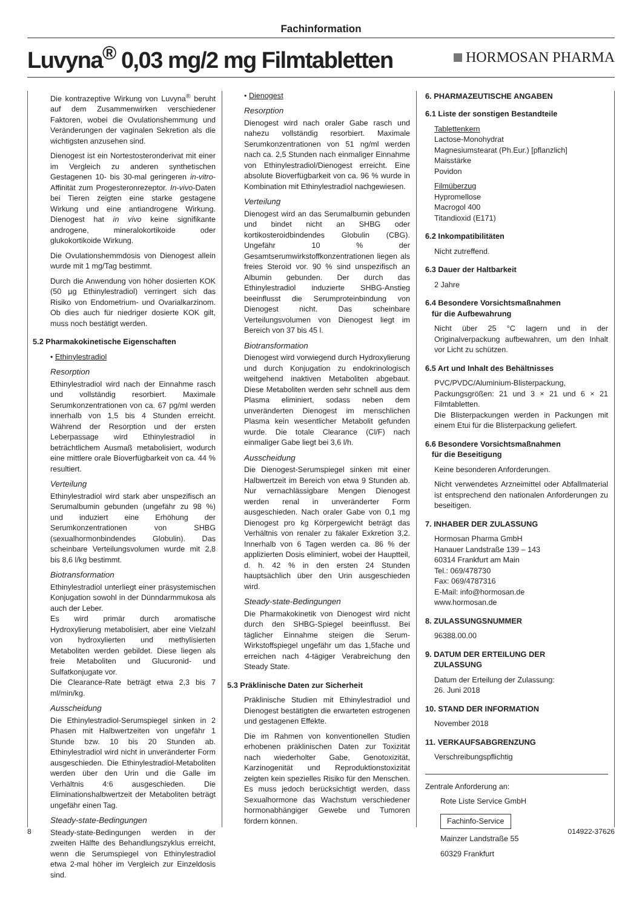Fachinformation
Luvyna<sup>®</sup> 0,03 mg/2 mg Filmtabletten
HORMOSAN PHARMA
Die kontrazeptive Wirkung von Luvyna<sup>®</sup> beruht auf dem Zusammenwirken verschiedener Faktoren, wobei die Ovulationshemmung und Veränderungen der vaginalen Sekretion als die wichtigsten anzusehen sind.
Dienogest ist ein Nortestosteronderivat mit einer im Vergleich zu anderen synthetischen Gestagenen 10- bis 30-mal geringeren in-vitro-Affinität zum Progesteronrezeptor. In-vivo-Daten bei Tieren zeigten eine starke gestagene Wirkung und eine antiandrogene Wirkung. Dienogest hat in vivo keine signifikante androgene, mineralokortikoide oder glukokortikoide Wirkung.
Die Ovulationshemmdosis von Dienogest allein wurde mit 1 mg/Tag bestimmt.
Durch die Anwendung von höher dosierten KOK (50 µg Ethinylestradiol) verringert sich das Risiko von Endometrium- und Ovarialkarzinom. Ob dies auch für niedriger dosierte KOK gilt, muss noch bestätigt werden.
5.2 Pharmakokinetische Eigenschaften
• Ethinylestradiol
Resorption
Ethinylestradiol wird nach der Einnahme rasch und vollständig resorbiert. Maximale Serumkonzentrationen von ca. 67 pg/ml werden innerhalb von 1,5 bis 4 Stunden erreicht. Während der Resorption und der ersten Leberpassage wird Ethinylestradiol in beträchtlichem Ausmaß metabolisiert, wodurch eine mittlere orale Bioverfügbarkeit von ca. 44 % resultiert.
Verteilung
Ethinylestradiol wird stark aber unspezifisch an Serumalbumin gebunden (ungefähr zu 98 %) und induziert eine Erhöhung der Serumkonzentrationen von SHBG (sexualhormonbindendes Globulin). Das scheinbare Verteilungsvolumen wurde mit 2,8 bis 8,6 l/kg bestimmt.
Biotransformation
Ethinylestradiol unterliegt einer präsystemischen Konjugation sowohl in der Dünndarmmukosa als auch der Leber.
Es wird primär durch aromatische Hydroxylierung metabolisiert, aber eine Vielzahl von hydroxylierten und methylisierten Metaboliten werden gebildet. Diese liegen als freie Metaboliten und Glucuronid- und Sulfatkonjugate vor.
Die Clearance-Rate beträgt etwa 2,3 bis 7 ml/min/kg.
Ausscheidung
Die Ethinylestradiol-Serumspiegel sinken in 2 Phasen mit Halbwertzeiten von ungefähr 1 Stunde bzw. 10 bis 20 Stunden ab. Ethinylestradiol wird nicht in unveränderter Form ausgeschieden. Die Ethinylestradiol-Metaboliten werden über den Urin und die Galle im Verhältnis 4:6 ausgeschieden. Die Eliminationshalbwertzeit der Metaboliten beträgt ungefähr einen Tag.
Steady-state-Bedingungen
Steady-state-Bedingungen werden in der zweiten Hälfte des Behandlungszyklus erreicht, wenn die Serumspiegel von Ethinylestradiol etwa 2-mal höher im Vergleich zur Einzeldosis sind.
• Dienogest
Resorption
Dienogest wird nach oraler Gabe rasch und nahezu vollständig resorbiert. Maximale Serumkonzentrationen von 51 ng/ml werden nach ca. 2,5 Stunden nach einmaliger Einnahme von Ethinylestradiol/Dienogest erreicht. Eine absolute Bioverfügbarkeit von ca. 96 % wurde in Kombination mit Ethinylestradiol nachgewiesen.
Verteilung
Dienogest wird an das Serumalbumin gebunden und bindet nicht an SHBG oder kortikosteroidbindendes Globulin (CBG). Ungefähr 10 % der Gesamtserumwirkstoffkonzentrationen liegen als freies Steroid vor. 90 % sind unspezifisch an Albumin gebunden. Der durch das Ethinylestradiol induzierte SHBG-Anstieg beeinflusst die Serumproteinbindung von Dienogest nicht. Das scheinbare Verteilungsvolumen von Dienogest liegt im Bereich von 37 bis 45 l.
Biotransformation
Dienogest wird vorwiegend durch Hydroxylierung und durch Konjugation zu endokrinologisch weitgehend inaktiven Metaboliten abgebaut. Diese Metaboliten werden sehr schnell aus dem Plasma eliminiert, sodass neben dem unveränderten Dienogest im menschlichen Plasma kein wesentlicher Metabolit gefunden wurde. Die totale Clearance (Cl/F) nach einmaliger Gabe liegt bei 3,6 l/h.
Ausscheidung
Die Dienogest-Serumspiegel sinken mit einer Halbwertzeit im Bereich von etwa 9 Stunden ab. Nur vernachlässigbare Mengen Dienogest werden renal in unveränderter Form ausgeschieden. Nach oraler Gabe von 0,1 mg Dienogest pro kg Körpergewicht beträgt das Verhältnis von renaler zu fäkaler Exkretion 3,2. Innerhalb von 6 Tagen werden ca. 86 % der applizierten Dosis eliminiert, wobei der Hauptteil, d. h. 42 % in den ersten 24 Stunden hauptsächlich über den Urin ausgeschieden wird.
Steady-state-Bedingungen
Die Pharmakokinetik von Dienogest wird nicht durch den SHBG-Spiegel beeinflusst. Bei täglicher Einnahme steigen die Serum-Wirkstoffspiegel ungefähr um das 1,5fache und erreichen nach 4-tägiger Verabreichung den Steady State.
5.3 Präklinische Daten zur Sicherheit
Präklinische Studien mit Ethinylestradiol und Dienogest bestätigten die erwarteten estrogenen und gestagenen Effekte.
Die im Rahmen von konventionellen Studien erhobenen präklinischen Daten zur Toxizität nach wiederholter Gabe, Genotoxizität, Karzinogenität und Reproduktionstoxizität zeigten kein spezielles Risiko für den Menschen. Es muss jedoch berücksichtigt werden, dass Sexualhormone das Wachstum verschiedener hormonabhängiger Gewebe und Tumoren fördern können.
6. PHARMAZEUTISCHE ANGABEN
6.1 Liste der sonstigen Bestandteile
Tablettenkern
Lactose-Monohydrat
Magnesiumstearat (Ph.Eur.) [pflanzlich]
Maisstärke
Povidon
Filmüberzug
Hypromellose
Macrogol 400
Titandioxid (E171)
6.2 Inkompatibilitäten
Nicht zutreffend.
6.3 Dauer der Haltbarkeit
2 Jahre
6.4 Besondere Vorsichtsmaßnahmen
für die Aufbewahrung
Nicht über 25 °C lagern und in der Originalverpackung aufbewahren, um den Inhalt vor Licht zu schützen.
6.5 Art und Inhalt des Behältnisses
PVC/PVDC/Aluminium-Blisterpackung, Packungsgrößen: 21 und 3 × 21 und 6 × 21 Filmtabletten.
Die Blisterpackungen werden in Packungen mit einem Etui für die Blisterpackung geliefert.
6.6 Besondere Vorsichtsmaßnahmen
für die Beseitigung
Keine besonderen Anforderungen.
Nicht verwendetes Arzneimittel oder Abfallmaterial ist entsprechend den nationalen Anforderungen zu beseitigen.
7. INHABER DER ZULASSUNG
Hormosan Pharma GmbH
Hanauer Landstraße 139 – 143
60314 Frankfurt am Main
Tel.: 069/478730
Fax: 069/4787316
E-Mail: info@hormosan.de
www.hormosan.de
8. ZULASSUNGSNUMMER
96388.00.00
9. DATUM DER ERTEILUNG DER
ZULASSUNG
Datum der Erteilung der Zulassung:
26. Juni 2018
10. STAND DER INFORMATION
November 2018
11. VERKAUFSABGRENZUNG
Verschreibungspflichtig
Zentrale Anforderung an:
Rote Liste Service GmbH
Fachinfo-Service
Mainzer Landstraße 55
60329 Frankfurt
8 014922-37626